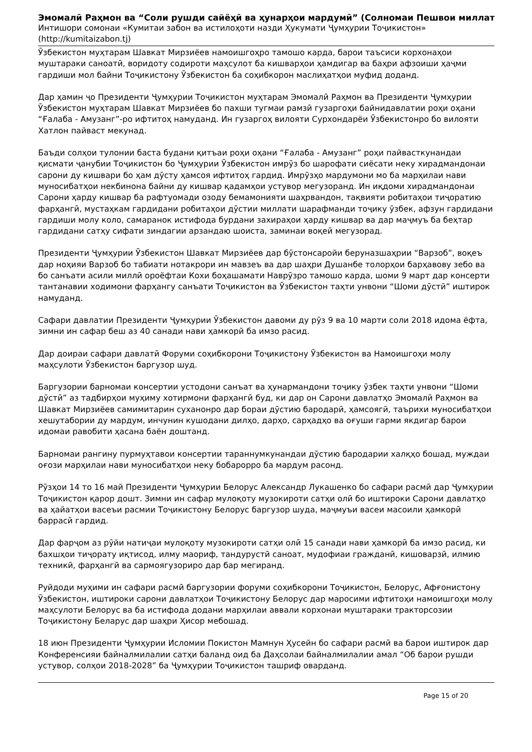Эмомалӣ Раҳмон ва “Соли рушди сайёҳӣ ва ҳунарҳои мардумӣ” (Солномаи Пешвои миллат
Интишори сомонаи «Кумитаи забон ва истилоҳоти назди Ҳукумати Ҷумҳурии Тоҷикистон»
(http://kumitaizabon.tj)
Ӯзбекистон муҳтарам Шавкат Мирзиёев намоишгоҳро тамошо карда, барои таъсиси корхонаҳои муштараки саноатӣ, воридоту содироти маҳсулот ба кишварҳои ҳамдигар ва баҳри афзоиши ҳаҷми гардиши мол байни Тоҷикистону Ӯзбекистон ба соҳибкорон маслиҳатҳои муфид доданд.
Дар ҳамин ҷо Президенти Ҷумҳурии Тоҷикистон муҳтарам Эмомалӣ Раҳмон ва Президенти Ҷумҳурии Ӯзбекистон муҳтарам Шавкат Мирзиёев бо пахши тугмаи рамзӣ гузаргоҳи байнидавлатии роҳи оҳани “Ғалаба - Амузанг”-ро ифтитоҳ намуданд. Ин гузаргоҳ вилояти Сурхондарёи Ӯзбекистонро бо вилояти Хатлон пайваст мекунад.
Баъди солҳои тулонии баста будани қитъаи роҳи оҳани “Ғалаба - Амузанг” роҳи пайвасткунандаи қисмати ҷанубии Тоҷикистон бо Ҷумҳурии Ӯзбекистон имрӯз бо шарофати сиёсати неку хирадмандонаи сарони ду кишвари бо ҳам дӯсту ҳамсоя ифтитоҳ гардид. Имрӯзҳо мардумони мо ба марҳилаи нави муносибатҳои некбинона байни ду кишвар қадамҳои устувор мегузоранд. Ин иқдоми хирадмандонаи Сарони ҳарду кишвар ба рафтуомади озоду бемамонияти шаҳрвандон, тақвияти робитаҳои тиҷоратию фарҳангӣ, мустаҳкам гардидани робитаҳои дӯстии миллати шарафманди тоҷику ӯзбек, афзун гардидани гардиши молу коло, самаранок истифода бурдани захираҳои ҳарду кишвар ва дар маҷмуъ ба беҳтар гардидани сатҳу сифати зиндагии арзандаю шоиста, заминаи воқеӣ мегузорад.
Президенти Ҷумҳурии Ӯзбекистон Шавкат Мирзиёев дар бӯстонсаройи беруназшаҳрии “Варзоб”, воқеъ дар ноҳияи Варзоб бо табиати нотакрори ин мавзеъ ва дар шаҳри Душанбе толорҳои барҳавову зебо ва бо санъати асили миллӣ ороёфтаи Кохи боҳашамати Наврӯзро тамошо карда, шоми 9 март дар консерти тантанавии ходимони фарҳангу санъати Тоҷикистон ва Ӯзбекистон таҳти унвони “Шоми дӯстӣ” иштирок намуданд.
Сафари давлатии Президенти Ҷумҳурии Ӯзбекистон давоми ду рӯз 9 ва 10 марти соли 2018 идома ёфта, зимни ин сафар беш аз 40 санади нави ҳамкорӣ ба имзо расид.
Дар доираи сафари давлатӣ Форуми соҳибкорони Тоҷикистону Ӯзбекистон ва Намоишгоҳи молу маҳсулоти Ӯзбекистон баргузор шуд.
Баргузории барномаи консертии устодони санъат ва ҳунармандони тоҷику ӯзбек таҳти унвони “Шоми дӯстӣ” аз тадбирҳои муҳиму хотирмони фарҳангӣ буд, ки дар он Сарони давлатҳо Эмомалӣ Раҳмон ва Шавкат Мирзиёев самимитарин суханонро дар бораи дӯстию бародарӣ, ҳамсоягӣ, таърихи муносибатҳои хешутабории ду мардум, инчунин кушодани дилҳо, дарҳо, сарҳадҳо ва оғуши гарми якдигар барои идомаи равобити ҳасана баён доштанд.
Барномаи рангину пурмуҳтавои консертии тараннумкунандаи дӯстию бародарии халқҳо бошад, муждаи оғози марҳилаи нави муносибатҳои неку бобарорро ба мардум расонд.
Рӯзҳои 14 то 16 май Президенти Ҷумҳурии Белорус Александр Лукашенко бо сафари расмӣ дар Ҷумҳурии Тоҷикистон қарор дошт. Зимни ин сафар мулоқоту музокироти сатҳи олӣ бо иштироки Сарони давлатҳо ва ҳайатҳои васеъи расмии Тоҷикистону Белорус баргузор шуда, маҷмуъи васеи масоили ҳамкорӣ баррасӣ гардид.
Дар фарҷом аз рӯйи натиҷаи мулоқоту музокироти сатҳи олӣ 15 санади нави ҳамкорӣ ба имзо расид, ки бахшҳои тиҷорату иқтисод, илму маориф, тандурустӣ саноат, мудофиаи гражданӣ, кишоварзӣ, илмию техникӣ, фарҳангӣ ва сармоягузориро дар бар мегиранд.
Руйдоди муҳими ин сафари расмӣ баргузории форуми соҳибкорони Тоҷикистон, Белорус, Афғонистону Ӯзбекистон, иштироки сарони давлатҳои Тоҷикистону Белорус дар маросими ифтитоҳи намоишгоҳи молу маҳсулоти Белорус ва ба истифода додани марҳилаи аввали корхонаи муштараки тракторсозии Тоҷикистону Беларус дар шаҳри Ҳисор мебошад.
18 июн Президенти Ҷумҳурии Исломии Покистон Мамнун Ҳусейн бо сафари расмӣ ва барои иштирок дар Конференсияи байналмилалии сатҳи баланд оид ба Даҳсолаи байналмилалии амал “Об барои рушди устувор, солҳои 2018-2028” ба Ҷумҳурии Тоҷикистон ташриф оварданд.
Page 15 of 20